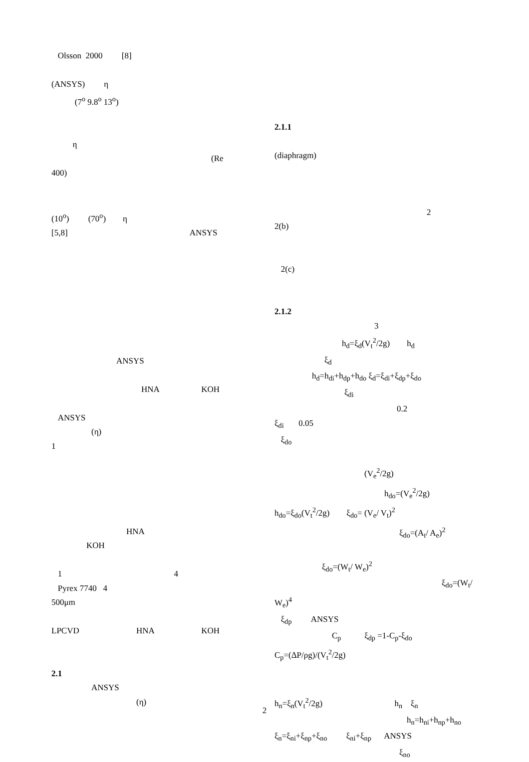Olsson 2000 [8]
(ANSYS) η
(7<sup>o</sup> 9.8<sup>o</sup> 13<sup>o</sup>)
η
(Re
400)
(10<sup>o</sup>) (70<sup>o</sup>) η
[5,8] ANSYS
ANSYS
HNA KOH
ANSYS
(η)
1
HNA
KOH
1 4
Pyrex 7740 4
500μm
LPCVD HNA KOH
2.1
ANSYS
(η)
2.1.1
(diaphragm)
2
2(b)
2(c)
2.1.2
3
h<sub>d</sub>=ξ<sub>d</sub>(V<sub>t</sub><sup>2</sup>/2g) h<sub>d</sub>
ξ<sub>d</sub>
h<sub>d</sub>=h<sub>di</sub>+h<sub>dp</sub>+h<sub>do</sub> ξ<sub>d</sub>=ξ<sub>di</sub>+ξ<sub>dp</sub>+ξ<sub>do</sub>
ξ<sub>di</sub>
0.2
ξ<sub>di</sub> 0.05
ξ<sub>do</sub>
(V<sub>e</sub><sup>2</sup>/2g)
h<sub>do</sub>=(V<sub>e</sub><sup>2</sup>/2g)
h<sub>do</sub>=ξ<sub>do</sub>(V<sub>t</sub><sup>2</sup>/2g) ξ<sub>do</sub>= (V<sub>e</sub>/ V<sub>t</sub>)<sup>2</sup>
ξ<sub>do</sub>=(A<sub>t</sub>/ A<sub>e</sub>)<sup>2</sup>
ξ<sub>do</sub>=(W<sub>t</sub>/ W<sub>e</sub>)<sup>2</sup>
ξ<sub>do</sub>=(W<sub>t</sub>/
W<sub>e</sub>)<sup>4</sup>
ξ<sub>dp</sub> ANSYS
C<sub>p</sub> ξ<sub>dp</sub> =1-C<sub>p</sub>-ξ<sub>do</sub>
C<sub>p</sub>=(ΔP/ρg)/(V<sub>t</sub><sup>2</sup>/2g)
h<sub>n</sub>=ξ<sub>n</sub>(V<sub>t</sub><sup>2</sup>/2g) h<sub>n</sub> ξ<sub>n</sub>
h<sub>n</sub>=h<sub>ni</sub>+h<sub>np</sub>+h<sub>no</sub>
ξ<sub>n</sub>=ξ<sub>ni</sub>+ξ<sub>np</sub>+ξ<sub>no</sub> ξ<sub>ni</sub>+ξ<sub>np</sub> ANSYS
ξ<sub>no</sub>
2